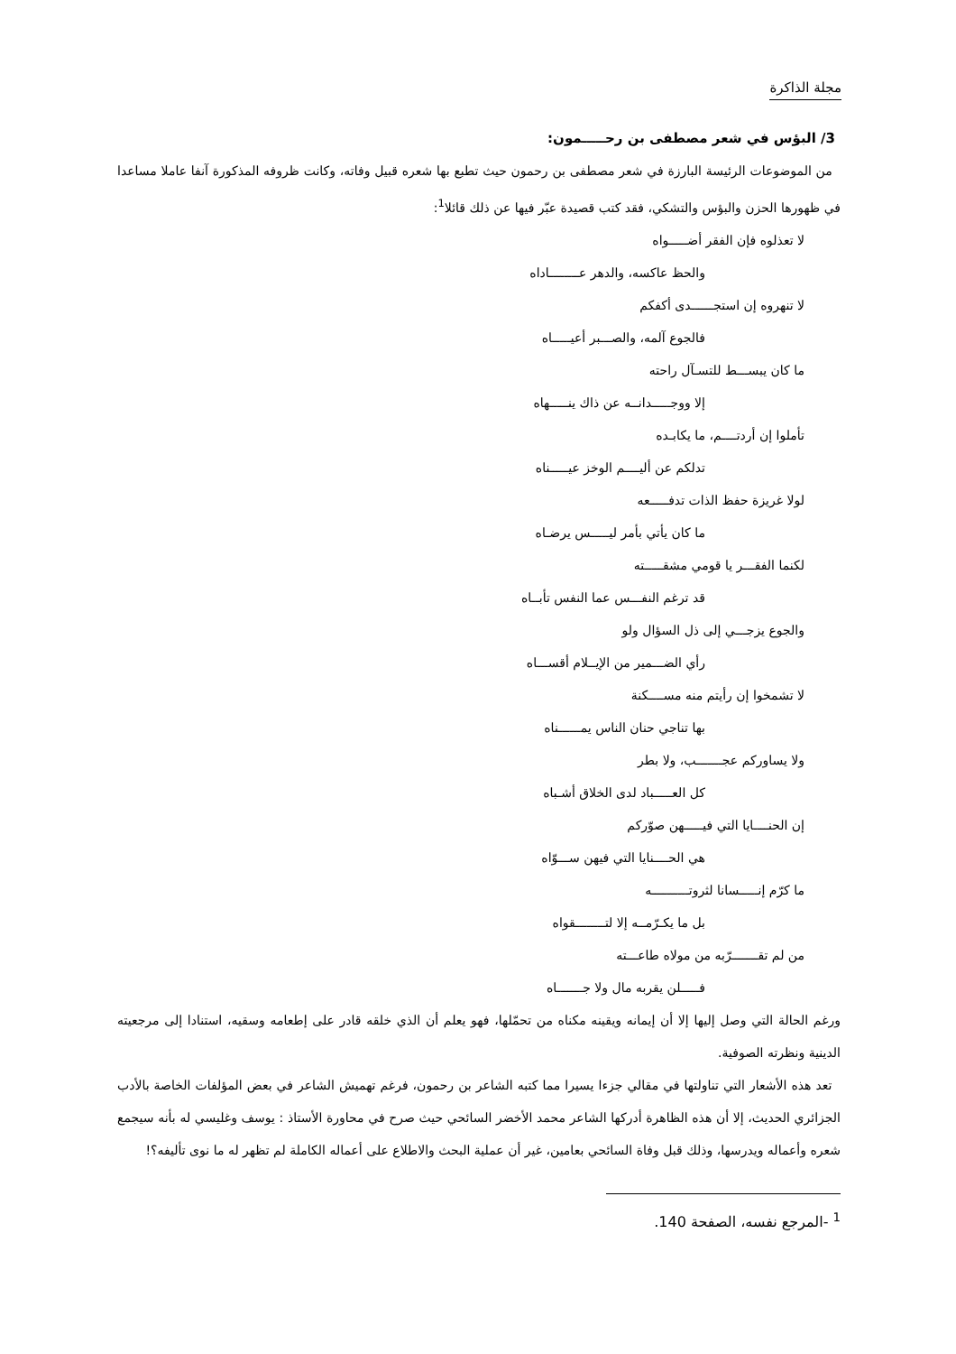مجلة الذاكرة
3/ البؤس في شعر مصطفى بن رحـــــمون:
من الموضوعات الرئيسة البارزة في شعر مصطفى بن رحمون حيث تطبع بها شعره قبيل وفاته، وكانت ظروفه المذكورة آنفا عاملا مساعدا في ظهورها الحزن والبؤس والتشكي، فقد كتب قصيدة عبّر فيها عن ذلك قائلا<sup>1</sup>:
لا تعذلوه فإن الفقر أضـــــواه
والحظ عاكسه، والدهر عــــــــاداه
لا تنهروه إن استجــــــدى أكفكم
فالجوع آلمه، والصـــبر أعيـــــاه
ما كان يبســـط للتسـآل راحته
إلا ووجـــــدانــه عن ذاك ينـــــهاه
تأملوا إن أردتــــم، ما يكابـده
تدلكم عن أليــــم الوخز عيـــــناه
لولا غريزة حفظ الذات تدفـــــعه
ما كان يأتي بأمر ليـــــس يرضـاه
لكنما الفقـــر يا قومي مشقـــــته
قد ترغم النفـــس عما النفس تأبــاه
والجوع يزجـــي إلى ذل السؤال ولو
رأي الضـــمير من الإيــلام أقســـاه
لا تشمخوا إن رأيتم منه مســــكنة
بها تناجي حنان الناس يمــــــناه
ولا يساوركم عجـــــــب، ولا بطر
كل العـــــباد لدى الخلاق أشـباه
إن الحنــــايا التي فيـــــهن صوّركم
هي الحــــنايا التي فيهن ســـوّاه
ما كرّم إنـــــسانا لثروتــــــــــه
بل ما يكـرّمــه إلا لتــــــــقواه
من لم تقـــــــرّبه من مولاه طاعـــته
فـــــلن يقربه مال ولا جـــــــاه
ورغم الحالة التي وصل إليها إلا أن إيمانه ويقينه مكناه من تحمّلها، فهو يعلم أن الذي خلقه قادر على إطعامه وسقيه، استنادا إلى مرجعيته الدينية ونظرته الصوفية.
تعد هذه الأشعار التي تناولتها في مقالي جزءا يسيرا مما كتبه الشاعر بن رحمون، فرغم تهميش الشاعر في بعض المؤلفات الخاصة بالأدب الجزائري الحديث، إلا أن هذه الظاهرة أدركها الشاعر محمد الأخضر السائحي حيث صرح في محاورة الأستاذ : يوسف وغليسي له بأنه سيجمع شعره وأعماله ويدرسها، وذلك قبل وفاة السائحي بعامين، غير أن عملية البحث والاطلاع على أعماله الكاملة لم تظهر له ما نوى تأليفه؟!
<sup>1</sup> -المرجع نفسه، الصفحة 140.